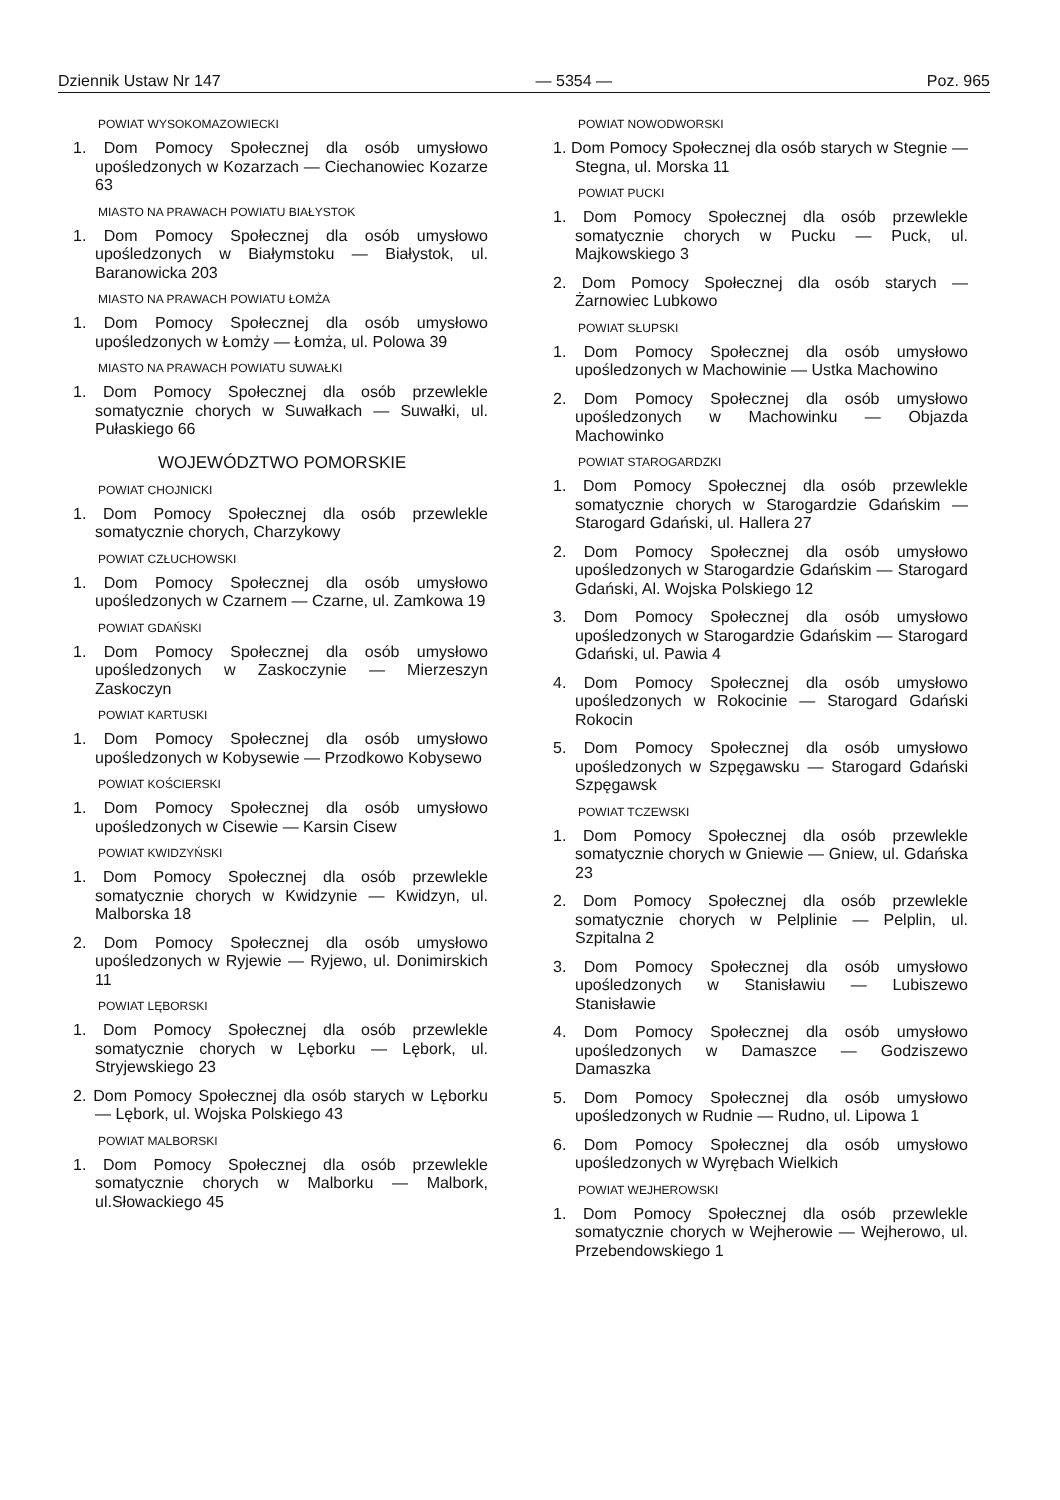Dziennik Ustaw Nr 147 — 5354 — Poz. 965
POWIAT WYSOKOMAZOWIECKI
1. Dom Pomocy Społecznej dla osób umysłowo upośledzonych w Kozarzach — Ciechanowiec Kozarze 63
MIASTO NA PRAWACH POWIATU BIAŁYSTOK
1. Dom Pomocy Społecznej dla osób umysłowo upośledzonych w Białymstoku — Białystok, ul. Baranowicka 203
MIASTO NA PRAWACH POWIATU ŁOMŻA
1. Dom Pomocy Społecznej dla osób umysłowo upośledzonych w Łomży — Łomża, ul. Polowa 39
MIASTO NA PRAWACH POWIATU SUWAŁKI
1. Dom Pomocy Społecznej dla osób przewlekle somatycznie chorych w Suwałkach — Suwałki, ul. Pułaskiego 66
WOJEWÓDZTWO POMORSKIE
POWIAT CHOJNICKI
1. Dom Pomocy Społecznej dla osób przewlekle somatycznie chorych, Charzykowy
POWIAT CZŁUCHOWSKI
1. Dom Pomocy Społecznej dla osób umysłowo upośledzonych w Czarnem — Czarne, ul. Zamkowa 19
POWIAT GDAŃSKI
1. Dom Pomocy Społecznej dla osób umysłowo upośledzonych w Zaskoczynie — Mierzeszyn Zaskoczyn
POWIAT KARTUSKI
1. Dom Pomocy Społecznej dla osób umysłowo upośledzonych w Kobysewie — Przodkowo Kobysewo
POWIAT KOŚCIERSKI
1. Dom Pomocy Społecznej dla osób umysłowo upośledzonych w Cisewie — Karsin Cisew
POWIAT KWIDZYŃSKI
1. Dom Pomocy Społecznej dla osób przewlekle somatycznie chorych w Kwidzynie — Kwidzyn, ul. Malborska 18
2. Dom Pomocy Społecznej dla osób umysłowo upośledzonych w Ryjewie — Ryjewo, ul. Donimirskich 11
POWIAT LĘBORSKI
1. Dom Pomocy Społecznej dla osób przewlekle somatycznie chorych w Lęborku — Lębork, ul. Stryjewskiego 23
2. Dom Pomocy Społecznej dla osób starych w Lęborku — Lębork, ul. Wojska Polskiego 43
POWIAT MALBORSKI
1. Dom Pomocy Społecznej dla osób przewlekle somatycznie chorych w Malborku — Malbork, ul.Słowackiego 45
POWIAT NOWODWORSKI
1. Dom Pomocy Społecznej dla osób starych w Stegnie — Stegna, ul. Morska 11
POWIAT PUCKI
1. Dom Pomocy Społecznej dla osób przewlekle somatycznie chorych w Pucku — Puck, ul. Majkowskiego 3
2. Dom Pomocy Społecznej dla osób starych — Żarnowiec Lubkowo
POWIAT SŁUPSKI
1. Dom Pomocy Społecznej dla osób umysłowo upośledzonych w Machowinie — Ustka Machowino
2. Dom Pomocy Społecznej dla osób umysłowo upośledzonych w Machowinku — Objazda Machowinko
POWIAT STAROGARDZKI
1. Dom Pomocy Społecznej dla osób przewlekle somatycznie chorych w Starogardzie Gdańskim — Starogard Gdański, ul. Hallera 27
2. Dom Pomocy Społecznej dla osób umysłowo upośledzonych w Starogardzie Gdańskim — Starogard Gdański, Al. Wojska Polskiego 12
3. Dom Pomocy Społecznej dla osób umysłowo upośledzonych w Starogardzie Gdańskim — Starogard Gdański, ul. Pawia 4
4. Dom Pomocy Społecznej dla osób umysłowo upośledzonych w Rokocinie — Starogard Gdański Rokocin
5. Dom Pomocy Społecznej dla osób umysłowo upośledzonych w Szpęgawsku — Starogard Gdański Szpęgawsk
POWIAT TCZEWSKI
1. Dom Pomocy Społecznej dla osób przewlekle somatycznie chorych w Gniewie — Gniew, ul. Gdańska 23
2. Dom Pomocy Społecznej dla osób przewlekle somatycznie chorych w Pelplinie — Pelplin, ul. Szpitalna 2
3. Dom Pomocy Społecznej dla osób umysłowo upośledzonych w Stanisławiu — Lubiszewo Stanisławie
4. Dom Pomocy Społecznej dla osób umysłowo upośledzonych w Damaszce — Godziszewo Damaszka
5. Dom Pomocy Społecznej dla osób umysłowo upośledzonych w Rudnie — Rudno, ul. Lipowa 1
6. Dom Pomocy Społecznej dla osób umysłowo upośledzonych w Wyrębach Wielkich
POWIAT WEJHEROWSKI
1. Dom Pomocy Społecznej dla osób przewlekle somatycznie chorych w Wejherowie — Wejherowo, ul. Przebendowskiego 1